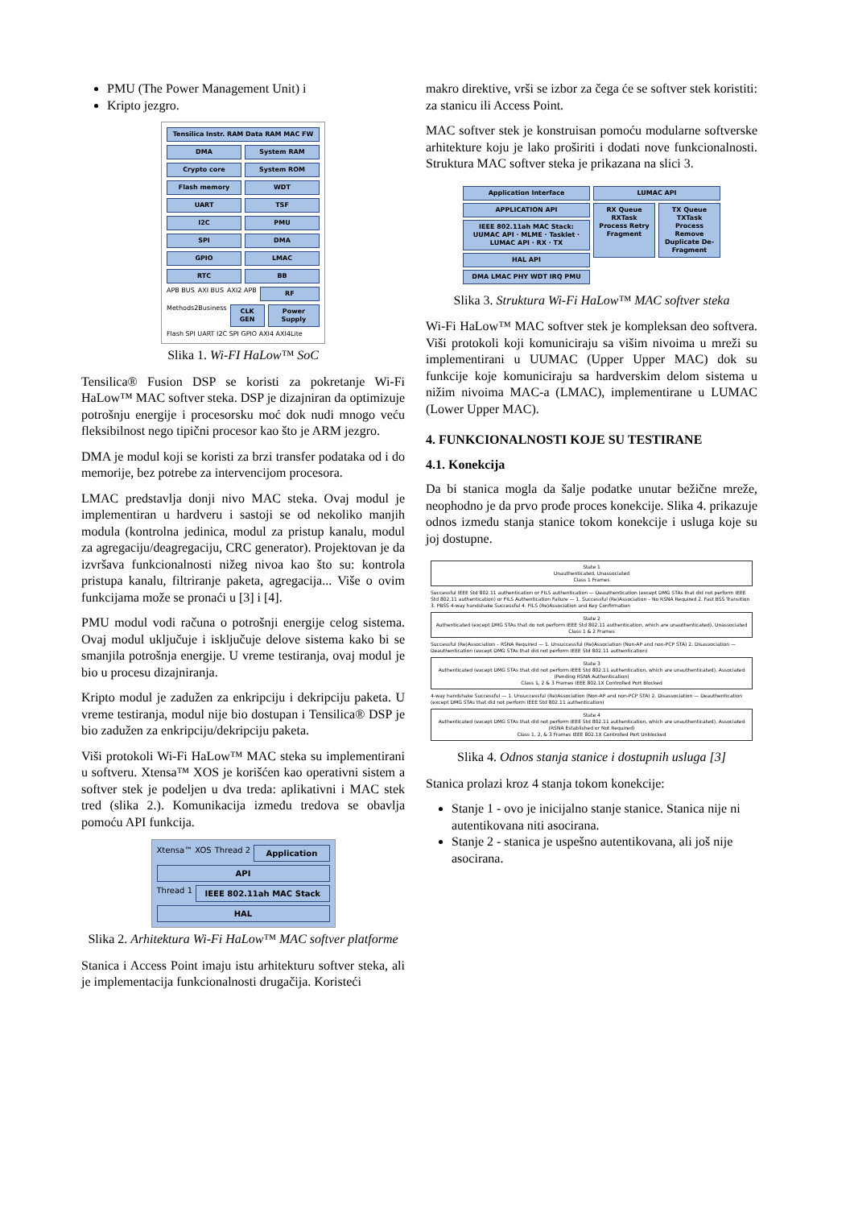PMU (The Power Management Unit) i
Kripto jezgro.
Tensilica Instr. RAM Data RAM MAC FW
DMA System RAM
Crypto core System ROM
Flash memory WDT
UART TSF
I2C PMU
SPI DMA
GPIO LMAC
RTC BB
APB BUS AXI BUS AXI2 APB
RF
Methods2Business
CLK GEN Power Supply
Flash SPI UART I2C SPI GPIO AXI4 AXI4Lite
Slika 1. Wi-FI HaLow™ SoC
Tensilica® Fusion DSP se koristi za pokretanje Wi-Fi HaLow™ MAC softver steka. DSP je dizajniran da optimizuje potrošnju energije i procesorsku moć dok nudi mnogo veću fleksibilnost nego tipični procesor kao što je ARM jezgro.
DMA je modul koji se koristi za brzi transfer podataka od i do memorije, bez potrebe za intervencijom procesora.
LMAC predstavlja donji nivo MAC steka. Ovaj modul je implementiran u hardveru i sastoji se od nekoliko manjih modula (kontrolna jedinica, modul za pristup kanalu, modul za agregaciju/deagregaciju, CRC generator). Projektovan je da izvršava funkcionalnosti nižeg nivoa kao što su: kontrola pristupa kanalu, filtriranje paketa, agregacija... Više o ovim funkcijama može se pronaći u [3] i [4].
PMU modul vodi računa o potrošnji energije celog sistema. Ovaj modul uključuje i isključuje delove sistema kako bi se smanjila potrošnja energije. U vreme testiranja, ovaj modul je bio u procesu dizajniranja.
Kripto modul je zadužen za enkripciju i dekripciju paketa. U vreme testiranja, modul nije bio dostupan i Tensilica® DSP je bio zadužen za enkripciju/dekripciju paketa.
Viši protokoli Wi-Fi HaLow™ MAC steka su implementirani u softveru. Xtensa™ XOS je korišćen kao operativni sistem a softver stek je podeljen u dva treda: aplikativni i MAC stek tred (slika 2.). Komunikacija između tredova se obavlja pomoću API funkcija.
Xtensa™ XOS Thread 2
Application
API
Thread 1
IEEE 802.11ah MAC Stack
HAL
Slika 2. Arhitektura Wi-Fi HaLow™ MAC softver platforme
Stanica i Access Point imaju istu arhitekturu softver steka, ali je implementacija funkcionalnosti drugačija. Koristeći
makro direktive, vrši se izbor za čega će se softver stek koristiti: za stanicu ili Access Point.
MAC softver stek je konstruisan pomoću modularne softverske arhitekture koju je lako proširiti i dodati nove funkcionalnosti. Struktura MAC softver steka je prikazana na slici 3.
Application Interface
APPLICATION API
IEEE 802.11ah MAC Stack: UUMAC API · MLME · Tasklet · LUMAC API · RX · TX
HAL API
DMA LMAC PHY WDT IRQ PMU
LUMAC API
RX Queue RXTask Process Retry Fragment
TX Queue TXTask Process Remove Duplicate De-Fragment
Slika 3. Struktura Wi-Fi HaLow™ MAC softver steka
Wi-Fi HaLow™ MAC softver stek je kompleksan deo softvera. Viši protokoli koji komuniciraju sa višim nivoima u mreži su implementirani u UUMAC (Upper Upper MAC) dok su funkcije koje komuniciraju sa hardverskim delom sistema u nižim nivoima MAC-a (LMAC), implementirane u LUMAC (Lower Upper MAC).
4. FUNKCIONALNOSTI KOJE SU TESTIRANE
4.1. Konekcija
Da bi stanica mogla da šalje podatke unutar bežične mreže, neophodno je da prvo prođe proces konekcije. Slika 4. prikazuje odnos između stanja stanice tokom konekcije i usluga koje su joj dostupne.
State 1
Unauthenticated, Unassociated
Class 1 Frames
Successful IEEE Std 802.11 authentication or FILS authentication — Deauthentication (except DMG STAs that did not perform IEEE Std 802.11 authentication) or FILS Authentication Failure — 1. Successful (Re)Association – No RSNA Required 2. Fast BSS Transition 3. PBSS 4-way handshake Successful 4. FILS (Re)Association and Key Confirmation
State 2
Authenticated (except DMG STAs that do not perform IEEE Std 802.11 authentication, which are unauthenticated), Unassociated
Class 1 & 2 Frames
Successful (Re)Association – RSNA Required — 1. Unsuccessful (Re)Association (Non-AP and non-PCP STA) 2. Disassociation — Deauthentication (except DMG STAs that did not perform IEEE Std 802.11 authentication)
State 3
Authenticated (except DMG STAs that did not perform IEEE Std 802.11 authentication, which are unauthenticated), Associated (Pending RSNA Authentication)
Class 1, 2 & 3 Frames IEEE 802.1X Controlled Port Blocked
4-way handshake Successful — 1. Unsuccessful (Re)Association (Non-AP and non-PCP STA) 2. Disassociation — Deauthentication (except DMG STAs that did not perform IEEE Std 802.11 authentication)
State 4
Authenticated (except DMG STAs that did not perform IEEE Std 802.11 authentication, which are unauthenticated), Associated (RSNA Established or Not Required)
Class 1, 2, & 3 Frames IEEE 802.1X Controlled Port Unblocked
Slika 4. Odnos stanja stanice i dostupnih usluga [3]
Stanica prolazi kroz 4 stanja tokom konekcije:
Stanje 1 - ovo je inicijalno stanje stanice. Stanica nije ni autentikovana niti asocirana.
Stanje 2 - stanica je uspešno autentikovana, ali još nije asocirana.